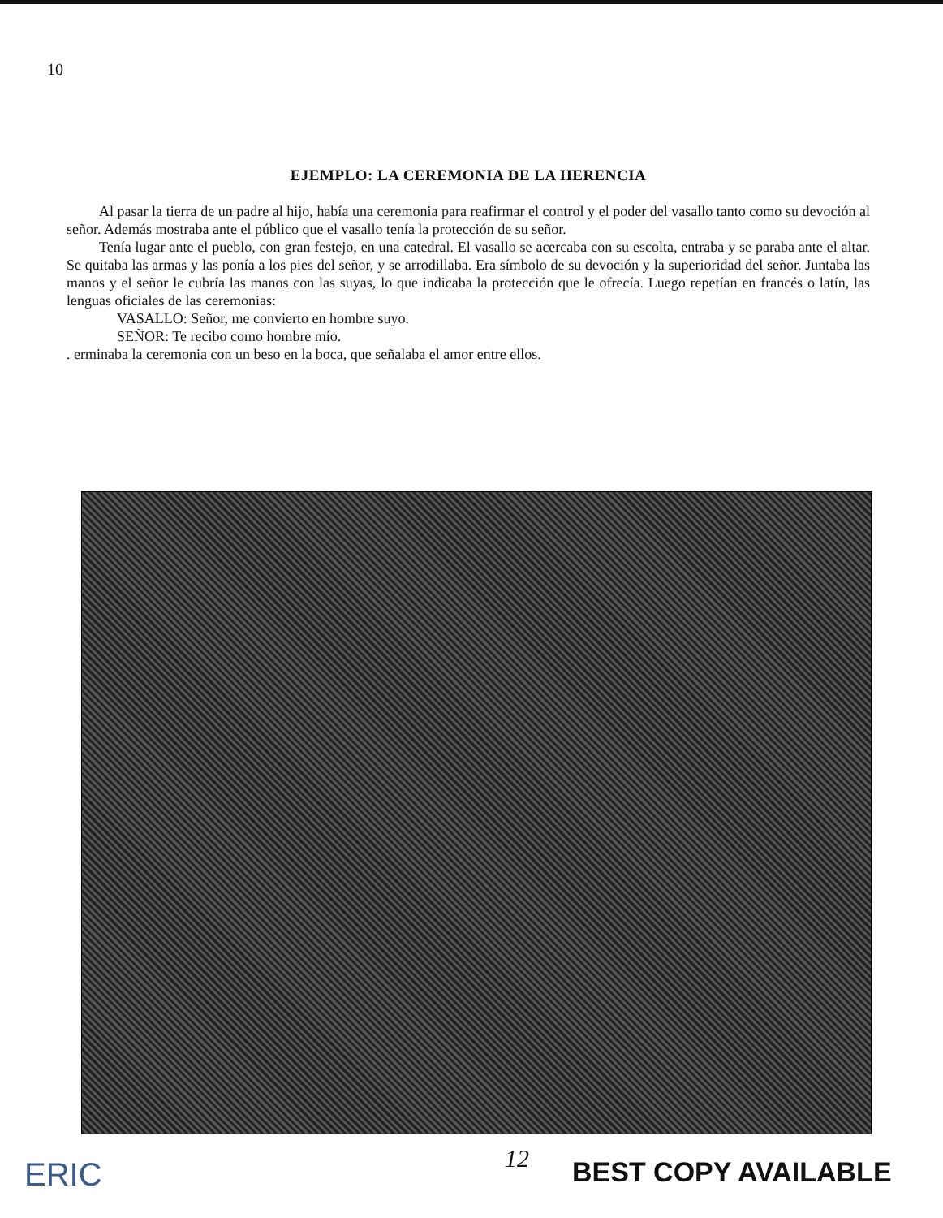10
EJEMPLO: LA CEREMONIA DE LA HERENCIA
Al pasar la tierra de un padre al hijo, había una ceremonia para reafirmar el control y el poder del vasallo tanto como su devoción al señor. Además mostraba ante el público que el vasallo tenía la protección de su señor.
Tenía lugar ante el pueblo, con gran festejo, en una catedral. El vasallo se acercaba con su escolta, entraba y se paraba ante el altar. Se quitaba las armas y las ponía a los pies del señor, y se arrodillaba. Era símbolo de su devoción y la superioridad del señor. Juntaba las manos y el señor le cubría las manos con las suyas, lo que indicaba la protección que le ofrecía. Luego repetían en francés o latín, las lenguas oficiales de las ceremonias:
VASALLO: Señor, me convierto en hombre suyo.
SEÑOR: Te recibo como hombre mío.
. erminaba la ceremonia con un beso en la boca, que señalaba el amor entre ellos.
ERIC 12 BEST COPY AVAILABLE